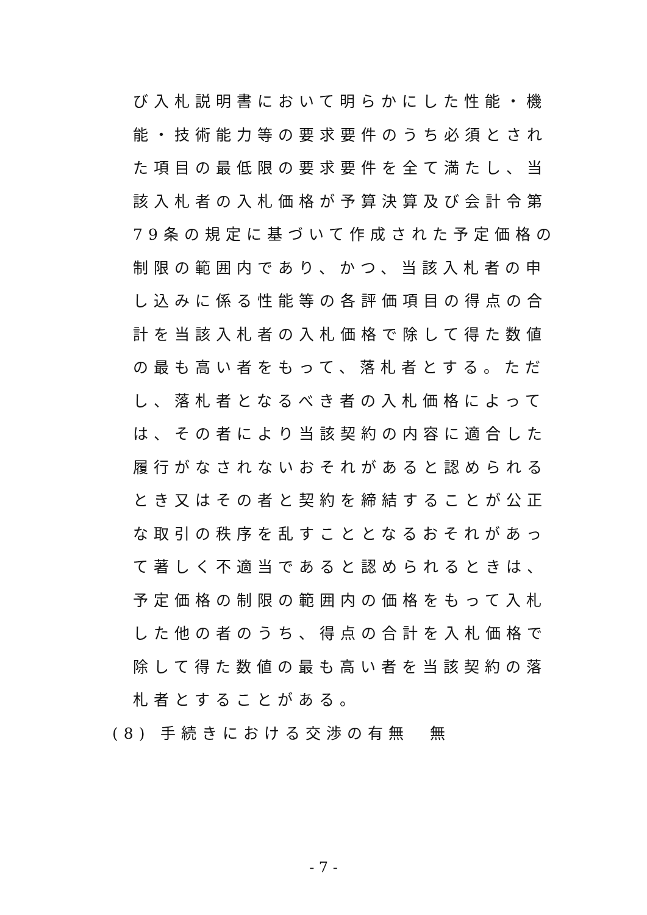び入札説明書において明らかにした性能・機
能・技術能力等の要求要件のうち必須とされ
た項目の最低限の要求要件を全て満たし、当
該入札者の入札価格が予算決算及び会計令第
79条の規定に基づいて作成された予定価格の
制限の範囲内であり、かつ、当該入札者の申
し込みに係る性能等の各評価項目の得点の合
計を当該入札者の入札価格で除して得た数値
の最も高い者をもって、落札者とする。ただ
し、落札者となるべき者の入札価格によって
は、その者により当該契約の内容に適合した
履行がなされないおそれがあると認められる
とき又はその者と契約を締結することが公正
な取引の秩序を乱すこととなるおそれがあっ
て著しく不適当であると認められるときは、
予定価格の制限の範囲内の価格をもって入札
した他の者のうち、得点の合計を入札価格で
除して得た数値の最も高い者を当該契約の落
札者とすることがある。
(8) 手続きにおける交渉の有無　無
- 7 -